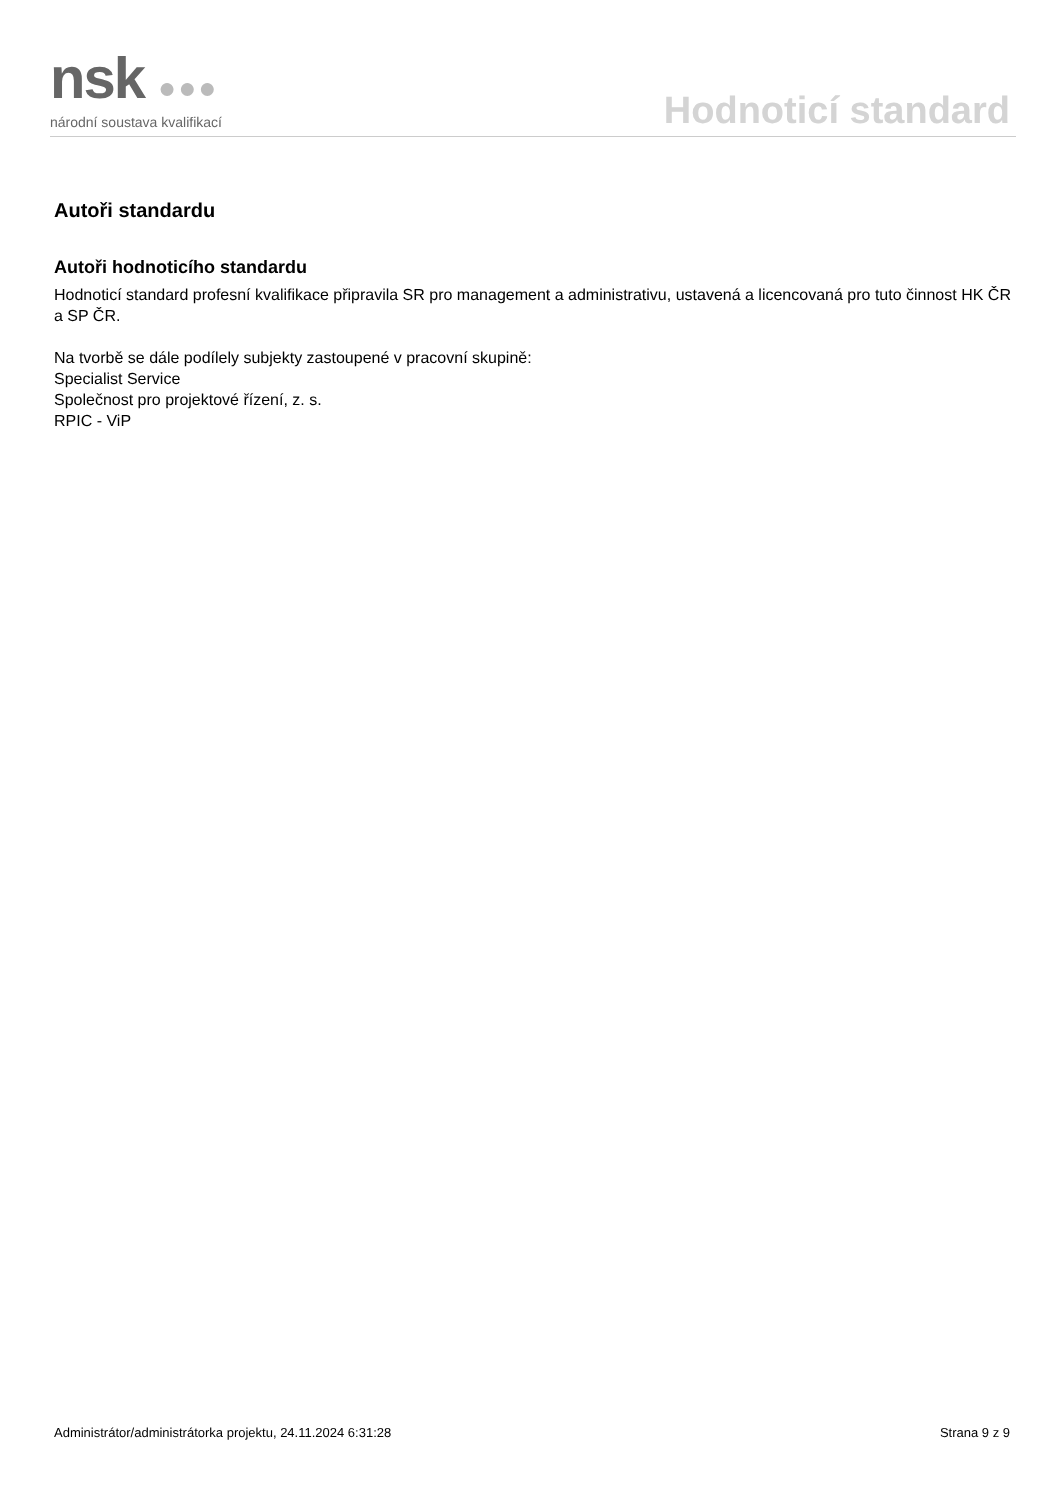nsk ●●●
národní soustava kvalifikací
Hodnoticí standard
Autoři standardu
Autoři hodnoticího standardu
Hodnoticí standard profesní kvalifikace připravila SR pro management a administrativu, ustavená a licencovaná pro tuto činnost HK ČR a SP ČR.
Na tvorbě se dále podílely subjekty zastoupené v pracovní skupině:
Specialist Service
Společnost pro projektové řízení, z. s.
RPIC - ViP
Administrátor/administrátorka projektu, 24.11.2024 6:31:28 Strana 9 z 9